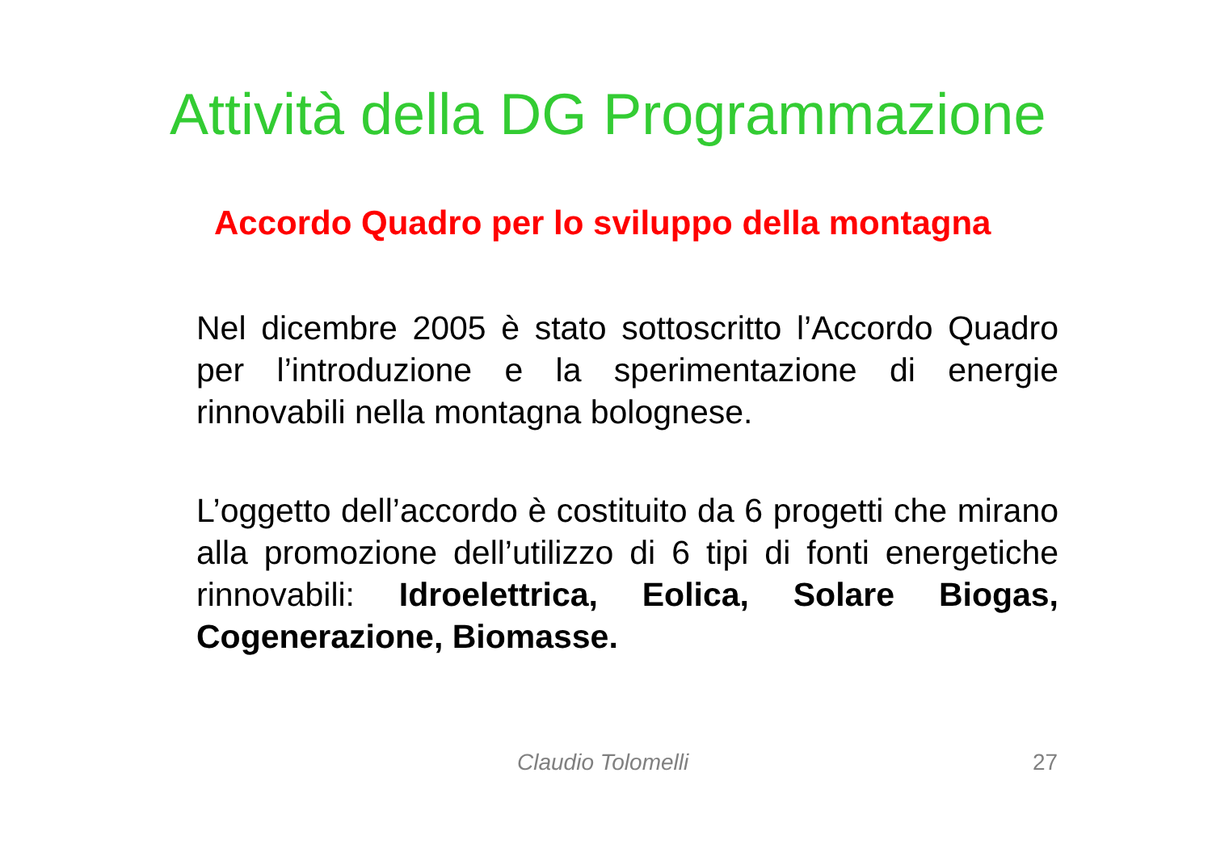Attività della DG Programmazione
Accordo Quadro per lo sviluppo della montagna
Nel dicembre 2005 è stato sottoscritto l’Accordo Quadro per l’introduzione e la sperimentazione di energie rinnovabili nella montagna bolognese.
L’oggetto dell’accordo è costituito da 6 progetti che mirano alla promozione dell’utilizzo di 6 tipi di fonti energetiche rinnovabili: Idroelettrica, Eolica, Solare Biogas, Cogenerazione, Biomasse.
Claudio Tolomelli 27